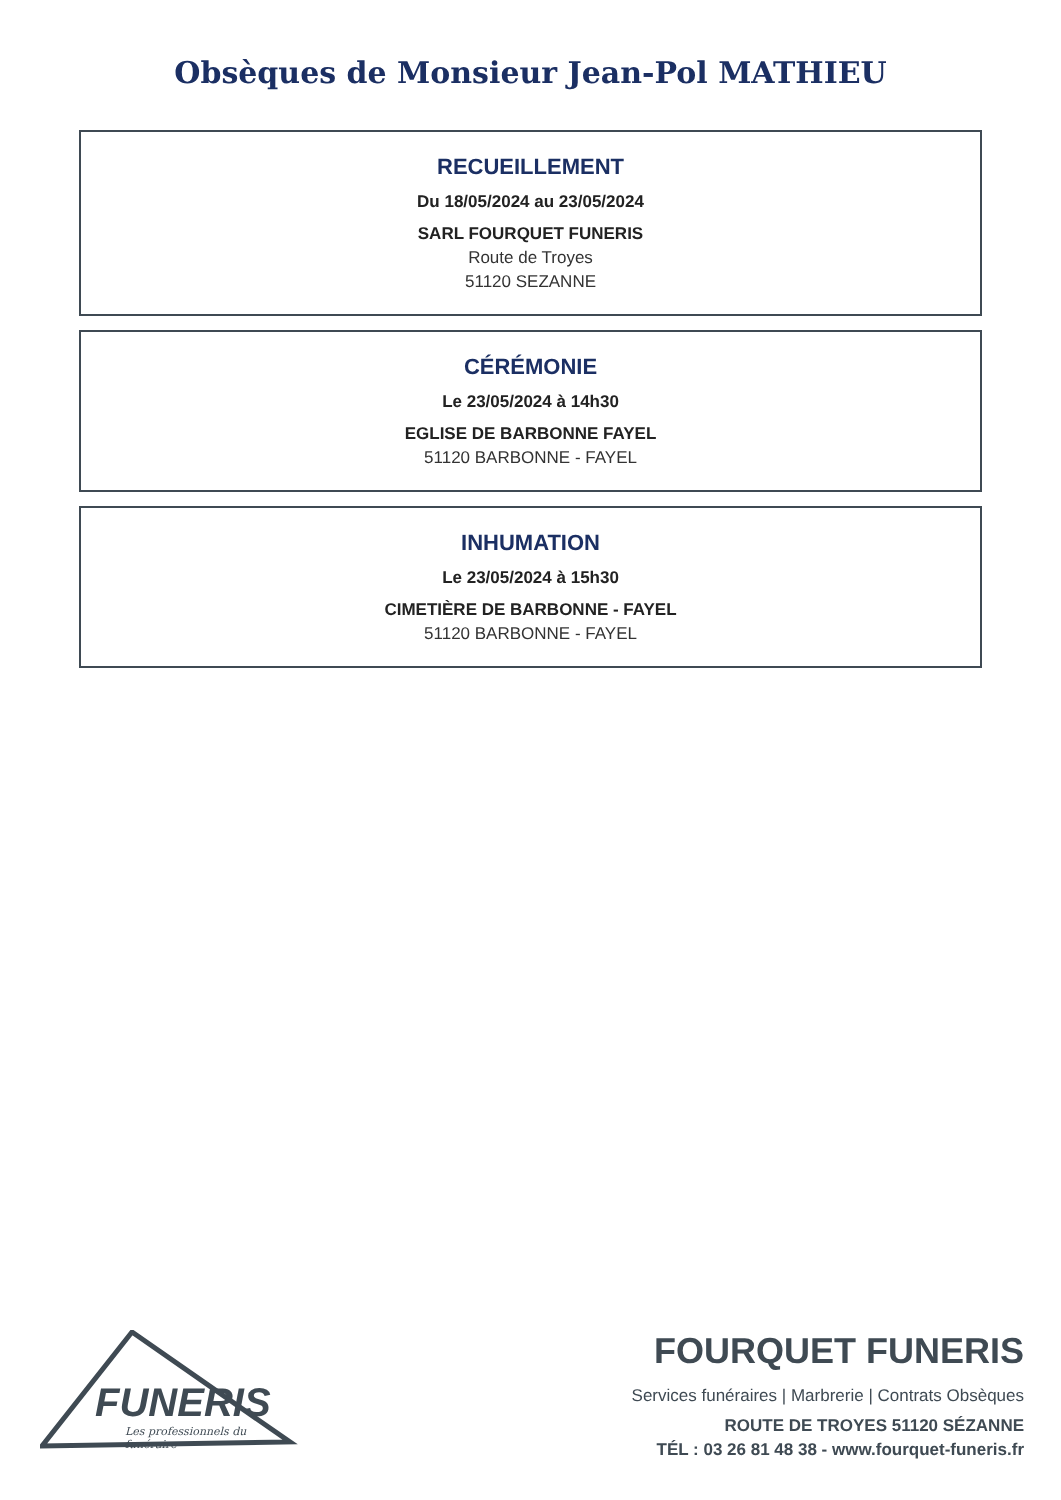Obsèques de Monsieur Jean-Pol MATHIEU
RECUEILLEMENT
Du 18/05/2024 au 23/05/2024
SARL FOURQUET FUNERIS
Route de Troyes
51120 SEZANNE
CÉRÉMONIE
Le 23/05/2024 à 14h30
EGLISE DE BARBONNE FAYEL
51120 BARBONNE - FAYEL
INHUMATION
Le 23/05/2024 à 15h30
CIMETIÈRE DE BARBONNE - FAYEL
51120 BARBONNE - FAYEL
FUNERIS
Les professionnels du funéraire
FOURQUET FUNERIS
Services funéraires | Marbrerie | Contrats Obsèques
ROUTE DE TROYES 51120 SÉZANNE
TÉL : 03 26 81 48 38 - www.fourquet-funeris.fr